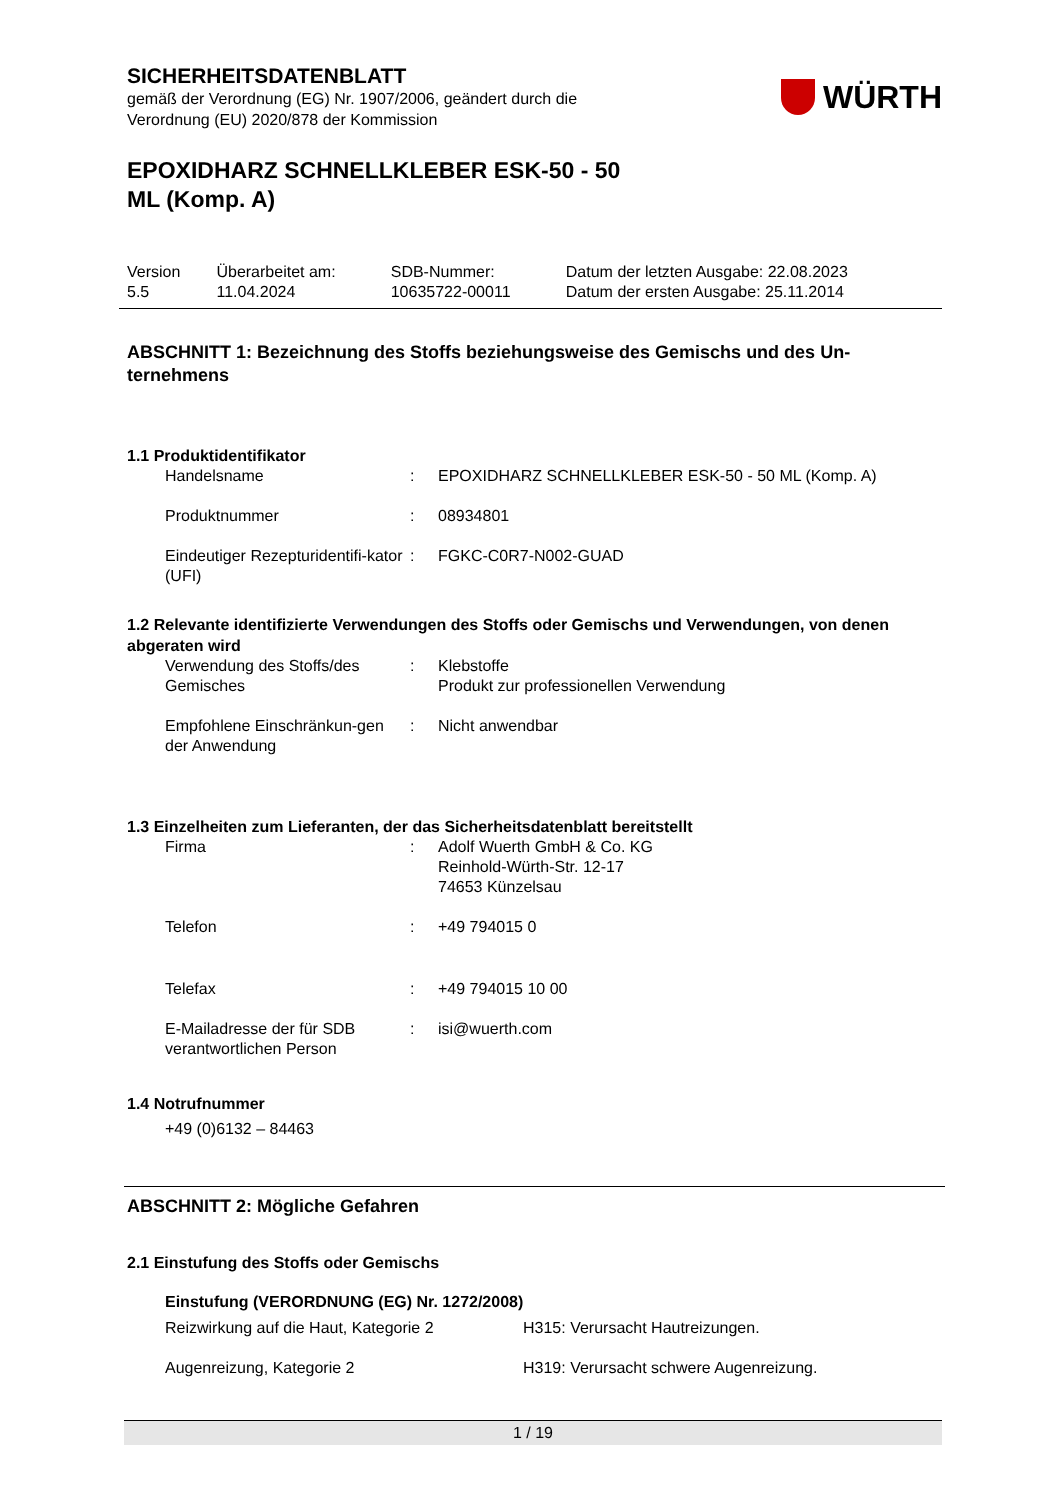SICHERHEITSDATENBLATT
gemäß der Verordnung (EG) Nr. 1907/2006, geändert durch die
Verordnung (EU) 2020/878 der Kommission
WÜRTH
EPOXIDHARZ SCHNELLKLEBER ESK-50 - 50
ML (Komp. A)
| Version 5.5 | Überarbeitet am: 11.04.2024 | SDB-Nummer: 10635722-00011 | Datum der letzten Ausgabe: 22.08.2023 Datum der ersten Ausgabe: 25.11.2014 |
ABSCHNITT 1: Bezeichnung des Stoffs beziehungsweise des Gemischs und des Un-ternehmens
1.1 Produktidentifikator
| Handelsname | : | EPOXIDHARZ SCHNELLKLEBER ESK-50 - 50 ML (Komp. A) |
| Produktnummer | : | 08934801 |
| Eindeutiger Rezepturidentifi-kator (UFI) | : | FGKC-C0R7-N002-GUAD |
1.2 Relevante identifizierte Verwendungen des Stoffs oder Gemischs und Verwendungen, von denen abgeraten wird
| Verwendung des Stoffs/des Gemisches | : | Klebstoffe Produkt zur professionellen Verwendung |
| Empfohlene Einschränkun-gen der Anwendung | : | Nicht anwendbar |
1.3 Einzelheiten zum Lieferanten, der das Sicherheitsdatenblatt bereitstellt
| Firma | : | Adolf Wuerth GmbH & Co. KG Reinhold-Würth-Str. 12-17 74653 Künzelsau |
| Telefon | : | +49 794015 0 |
| Telefax | : | +49 794015 10 00 |
| E-Mailadresse der für SDB verantwortlichen Person | : | isi@wuerth.com |
1.4 Notrufnummer
+49 (0)6132 – 84463
ABSCHNITT 2: Mögliche Gefahren
2.1 Einstufung des Stoffs oder Gemischs
Einstufung (VERORDNUNG (EG) Nr. 1272/2008)
| Reizwirkung auf die Haut, Kategorie 2 | H315: Verursacht Hautreizungen. |
| Augenreizung, Kategorie 2 | H319: Verursacht schwere Augenreizung. |
1 / 19